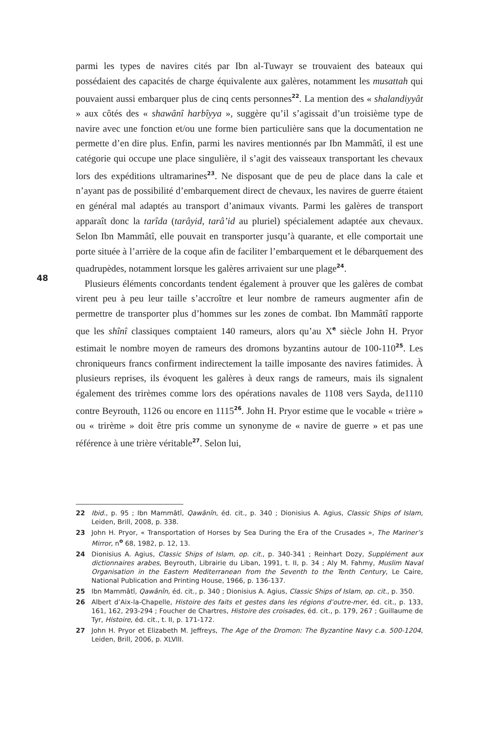48
parmi les types de navires cités par Ibn al-Tuwayr se trouvaient des bateaux qui possédaient des capacités de charge équivalente aux galères, notamment les musattah qui pouvaient aussi embarquer plus de cinq cents personnes<sup>22</sup>. La mention des « shalandiyyât » aux côtés des « shawânî harbîyya », suggère qu’il s’agissait d’un troisième type de navire avec une fonction et/ou une forme bien particulière sans que la documentation ne permette d’en dire plus. Enfin, parmi les navires mentionnés par Ibn Mammâtî, il est une catégorie qui occupe une place singulière, il s’agit des vaisseaux transportant les chevaux lors des expéditions ultramarines<sup>23</sup>. Ne disposant que de peu de place dans la cale et n’ayant pas de possibilité d’embarquement direct de chevaux, les navires de guerre étaient en général mal adaptés au transport d’animaux vivants. Parmi les galères de transport apparaît donc la tarîda (tarâyid, tarâ’id au pluriel) spécialement adaptée aux chevaux. Selon Ibn Mammâtî, elle pouvait en transporter jusqu’à quarante, et elle comportait une porte située à l’arrière de la coque afin de faciliter l’embarquement et le débarquement des quadrupèdes, notamment lorsque les galères arrivaient sur une plage<sup>24</sup>.
Plusieurs éléments concordants tendent également à prouver que les galères de combat virent peu à peu leur taille s’accroître et leur nombre de rameurs augmenter afin de permettre de transporter plus d’hommes sur les zones de combat. Ibn Mammâtî rapporte que les shînî classiques comptaient 140 rameurs, alors qu’au X<sup>e</sup> siècle John H. Pryor estimait le nombre moyen de rameurs des dromons byzantins autour de 100-110<sup>25</sup>. Les chroniqueurs francs confirment indirectement la taille imposante des navires fatimides. À plusieurs reprises, ils évoquent les galères à deux rangs de rameurs, mais ils signalent également des trirèmes comme lors des opérations navales de 1108 vers Sayda, de1110 contre Beyrouth, 1126 ou encore en 1115<sup>26</sup>. John H. Pryor estime que le vocable « trière » ou « trirème » doit être pris comme un synonyme de « navire de guerre » et pas une référence à une trière véritable<sup>27</sup>. Selon lui,
22 Ibid., p. 95 ; Ibn Mammâtî, Qawânîn, éd. cit., p. 340 ; Dionisius A. Agius, Classic Ships of Islam, Leiden, Brill, 2008, p. 338.
23 John H. Pryor, « Transportation of Horses by Sea During the Era of the Crusades », The Mariner’s Mirror, n<sup>o</sup> 68, 1982, p. 12, 13.
24 Dionisius A. Agius, Classic Ships of Islam, op. cit., p. 340-341 ; Reinhart Dozy, Supplément aux dictionnaires arabes, Beyrouth, Librairie du Liban, 1991, t. II, p. 34 ; Aly M. Fahmy, Muslim Naval Organisation in the Eastern Mediterranean from the Seventh to the Tenth Century, Le Caire, National Publication and Printing House, 1966, p. 136-137.
25 Ibn Mammâtî, Qawânîn, éd. cit., p. 340 ; Dionisius A. Agius, Classic Ships of Islam, op. cit., p. 350.
26 Albert d’Aix-la-Chapelle, Histoire des faits et gestes dans les régions d’outre-mer, éd. cit., p. 133, 161, 162, 293-294 ; Foucher de Chartres, Histoire des croisades, éd. cit., p. 179, 267 ; Guillaume de Tyr, Histoire, éd. cit., t. II, p. 171-172.
27 John H. Pryor et Elizabeth M. Jeffreys, The Age of the Dromon: The Byzantine Navy c.a. 500-1204, Leiden, Brill, 2006, p. XLVIII.